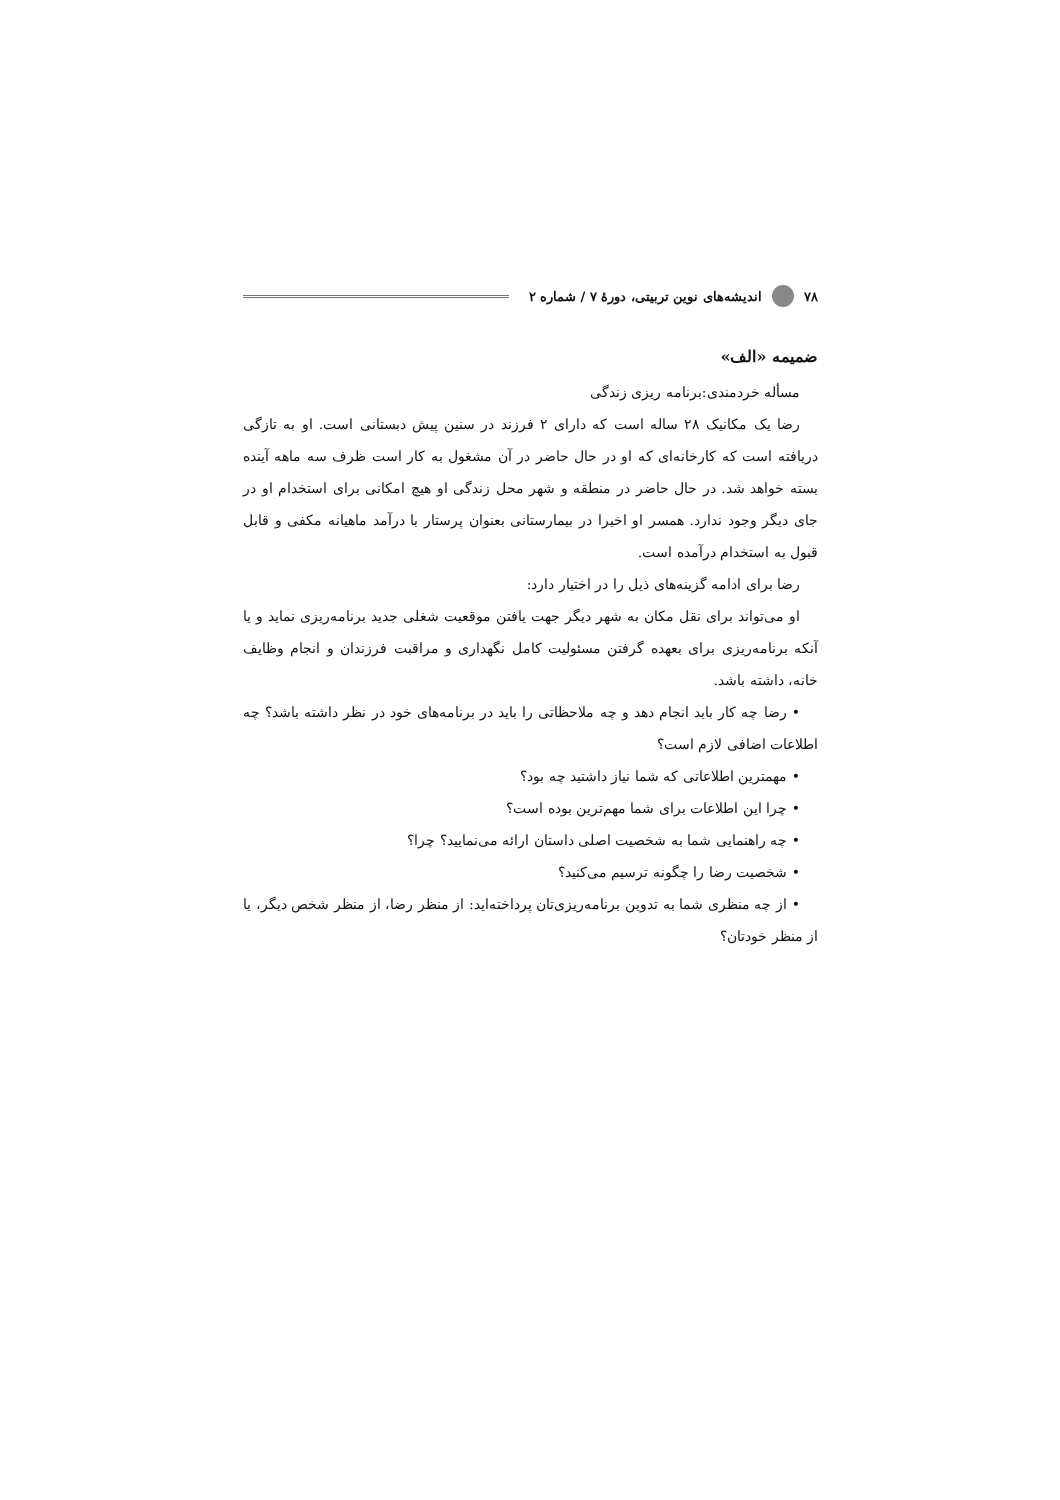۷۸ اندیشه‌های نوین تربیتی، دورهٔ ۷ / شماره ۲
ضمیمه «الف»
مسأله خردمندی:برنامه ریزی زندگی
رضا یک مکانیک ۲۸ ساله است که دارای ۲ فرزند در سنین پیش دبستانی است. او به تازگی دریافته است که کارخانه‌ای که او در حال حاضر در آن مشغول به کار است ظرف سه ماهه آینده بسته خواهد شد. در حال حاضر در منطقه و شهر محل زندگی او هیچ امکانی برای استخدام او در جای دیگر وجود ندارد. همسر او اخیرا در بیمارستانی بعنوان پرستار با درآمد ماهیانه مکفی و قابل قبول به استخدام درآمده است.
رضا برای ادامه گزینه‌های ذیل را در اختیار دارد:
او می‌تواند برای نقل مکان به شهر دیگر جهت یافتن موقعیت شغلی جدید برنامه‌ریزی نماید و یا آنکه برنامه‌ریزی برای بعهده گرفتن مسئولیت کامل نگهداری و مراقبت فرزندان و انجام وظایف خانه، داشته باشد.
• رضا چه کار باید انجام دهد و چه ملاحظاتی را باید در برنامه‌های خود در نظر داشته باشد؟ چه اطلاعات اضافی لازم است؟
• مهمترین اطلاعاتی که شما نیاز داشتید چه بود؟
• چرا این اطلاعات برای شما مهم‌ترین بوده است؟
• چه راهنمایی شما به شخصیت اصلی داستان ارائه می‌نمایید؟ چرا؟
• شخصیت رضا را چگونه ترسیم می‌کنید؟
• از چه منظری شما به تدوین برنامه‌ریزی‌تان پرداخته‌اید: از منظر رضا، از منظر شخص دیگر، یا از منظر خودتان؟